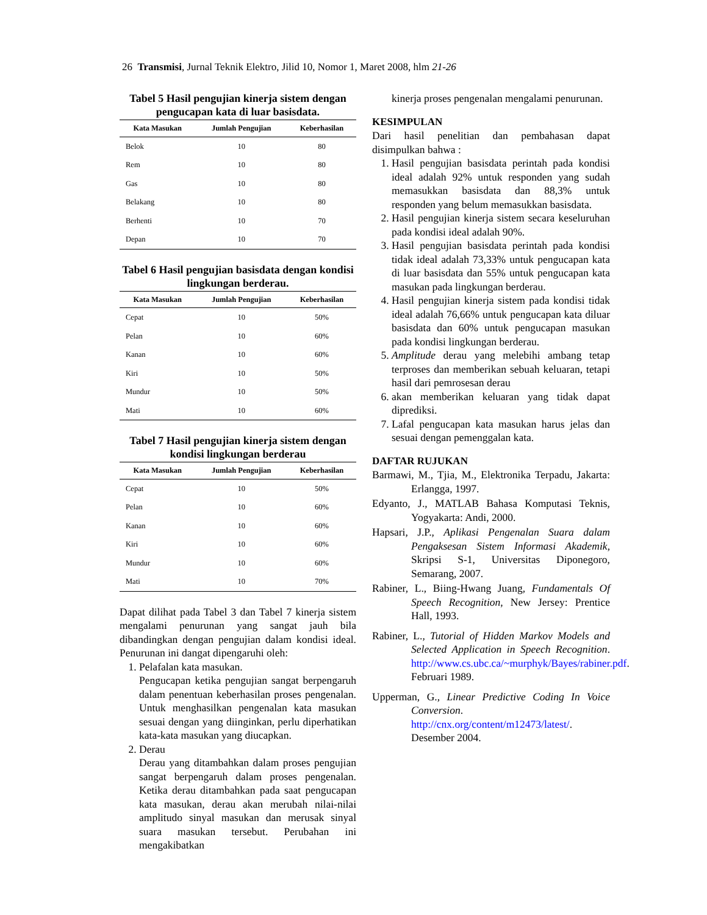26 Transmisi, Jurnal Teknik Elektro, Jilid 10, Nomor 1, Maret 2008, hlm 21-26
Tabel 5 Hasil pengujian kinerja sistem dengan pengucapan kata di luar basisdata.
| Kata Masukan | Jumlah Pengujian | Keberhasilan |
| --- | --- | --- |
| Belok | 10 | 80 |
| Rem | 10 | 80 |
| Gas | 10 | 80 |
| Belakang | 10 | 80 |
| Berhenti | 10 | 70 |
| Depan | 10 | 70 |
Tabel 6 Hasil pengujian basisdata dengan kondisi lingkungan berderau.
| Kata Masukan | Jumlah Pengujian | Keberhasilan |
| --- | --- | --- |
| Cepat | 10 | 50% |
| Pelan | 10 | 60% |
| Kanan | 10 | 60% |
| Kiri | 10 | 50% |
| Mundur | 10 | 50% |
| Mati | 10 | 60% |
Tabel 7 Hasil pengujian kinerja sistem dengan kondisi lingkungan berderau
| Kata Masukan | Jumlah Pengujian | Keberhasilan |
| --- | --- | --- |
| Cepat | 10 | 50% |
| Pelan | 10 | 60% |
| Kanan | 10 | 60% |
| Kiri | 10 | 60% |
| Mundur | 10 | 60% |
| Mati | 10 | 70% |
Dapat dilihat pada Tabel 3 dan Tabel 7 kinerja sistem mengalami penurunan yang sangat jauh bila dibandingkan dengan pengujian dalam kondisi ideal. Penurunan ini dangat dipengaruhi oleh:
1. Pelafalan kata masukan.
Pengucapan ketika pengujian sangat berpengaruh dalam penentuan keberhasilan proses pengenalan. Untuk menghasilkan pengenalan kata masukan sesuai dengan yang diinginkan, perlu diperhatikan kata-kata masukan yang diucapkan.
2. Derau
Derau yang ditambahkan dalam proses pengujian sangat berpengaruh dalam proses pengenalan. Ketika derau ditambahkan pada saat pengucapan kata masukan, derau akan merubah nilai-nilai amplitudo sinyal masukan dan merusak sinyal suara masukan tersebut. Perubahan ini mengakibatkan
kinerja proses pengenalan mengalami penurunan.
KESIMPULAN
Dari hasil penelitian dan pembahasan dapat disimpulkan bahwa :
1. Hasil pengujian basisdata perintah pada kondisi ideal adalah 92% untuk responden yang sudah memasukkan basisdata dan 88,3% untuk responden yang belum memasukkan basisdata.
2. Hasil pengujian kinerja sistem secara keseluruhan pada kondisi ideal adalah 90%.
3. Hasil pengujian basisdata perintah pada kondisi tidak ideal adalah 73,33% untuk pengucapan kata di luar basisdata dan 55% untuk pengucapan kata masukan pada lingkungan berderau.
4. Hasil pengujian kinerja sistem pada kondisi tidak ideal adalah 76,66% untuk pengucapan kata diluar basisdata dan 60% untuk pengucapan masukan pada kondisi lingkungan berderau.
5. Amplitude derau yang melebihi ambang tetap terproses dan memberikan sebuah keluaran, tetapi hasil dari pemrosesan derau
6. akan memberikan keluaran yang tidak dapat diprediksi.
7. Lafal pengucapan kata masukan harus jelas dan sesuai dengan pemenggalan kata.
DAFTAR RUJUKAN
Barmawi, M., Tjia, M., Elektronika Terpadu, Jakarta: Erlangga, 1997.
Edyanto, J., MATLAB Bahasa Komputasi Teknis, Yogyakarta: Andi, 2000.
Hapsari, J.P., Aplikasi Pengenalan Suara dalam Pengaksesan Sistem Informasi Akademik, Skripsi S-1, Universitas Diponegoro, Semarang, 2007.
Rabiner, L., Biing-Hwang Juang, Fundamentals Of Speech Recognition, New Jersey: Prentice Hall, 1993.
Rabiner, L., Tutorial of Hidden Markov Models and Selected Application in Speech Recognition. http://www.cs.ubc.ca/~murphyk/Bayes/rabiner.pdf. Februari 1989.
Upperman, G., Linear Predictive Coding In Voice Conversion. http://cnx.org/content/m12473/latest/. Desember 2004.